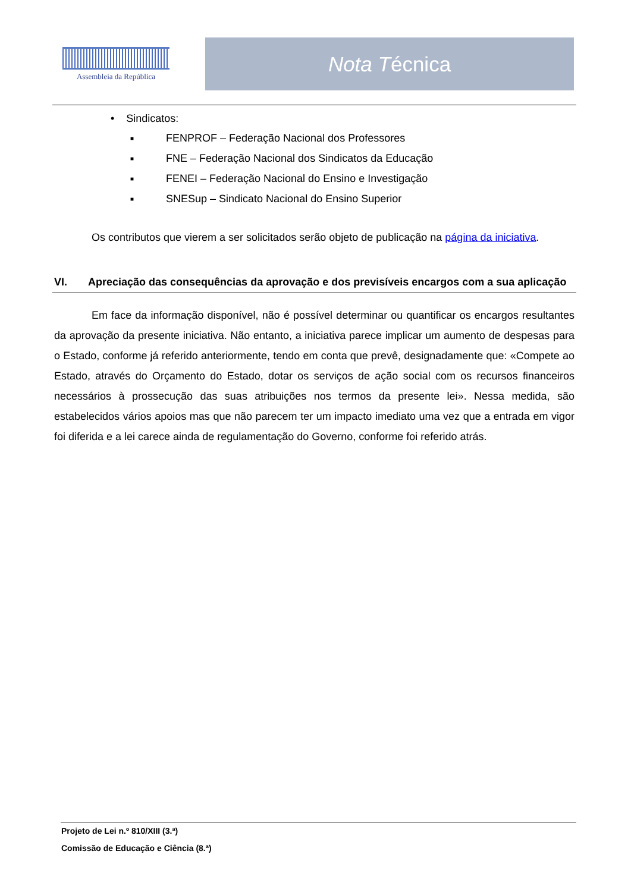Assembleia da República
Nota T écnica
• Sindicatos:
■ FENPROF – Federação Nacional dos Professores
■ FNE – Federação Nacional dos Sindicatos da Educação
■ FENEI – Federação Nacional do Ensino e Investigação
■ SNESup – Sindicato Nacional do Ensino Superior
Os contributos que vierem a ser solicitados serão objeto de publicação na página da iniciativa.
VI. Apreciação das consequências da aprovação e dos previsíveis encargos com a sua aplicação
Em face da informação disponível, não é possível determinar ou quantificar os encargos resultantes da aprovação da presente iniciativa. Não entanto, a iniciativa parece implicar um aumento de despesas para o Estado, conforme já referido anteriormente, tendo em conta que prevê, designadamente que: «Compete ao Estado, através do Orçamento do Estado, dotar os serviços de ação social com os recursos financeiros necessários à prossecução das suas atribuições nos termos da presente lei». Nessa medida, são estabelecidos vários apoios mas que não parecem ter um impacto imediato uma vez que a entrada em vigor foi diferida e a lei carece ainda de regulamentação do Governo, conforme foi referido atrás.
Projeto de Lei n.º 810/XIII (3.ª)
Comissão de Educação e Ciência (8.ª)